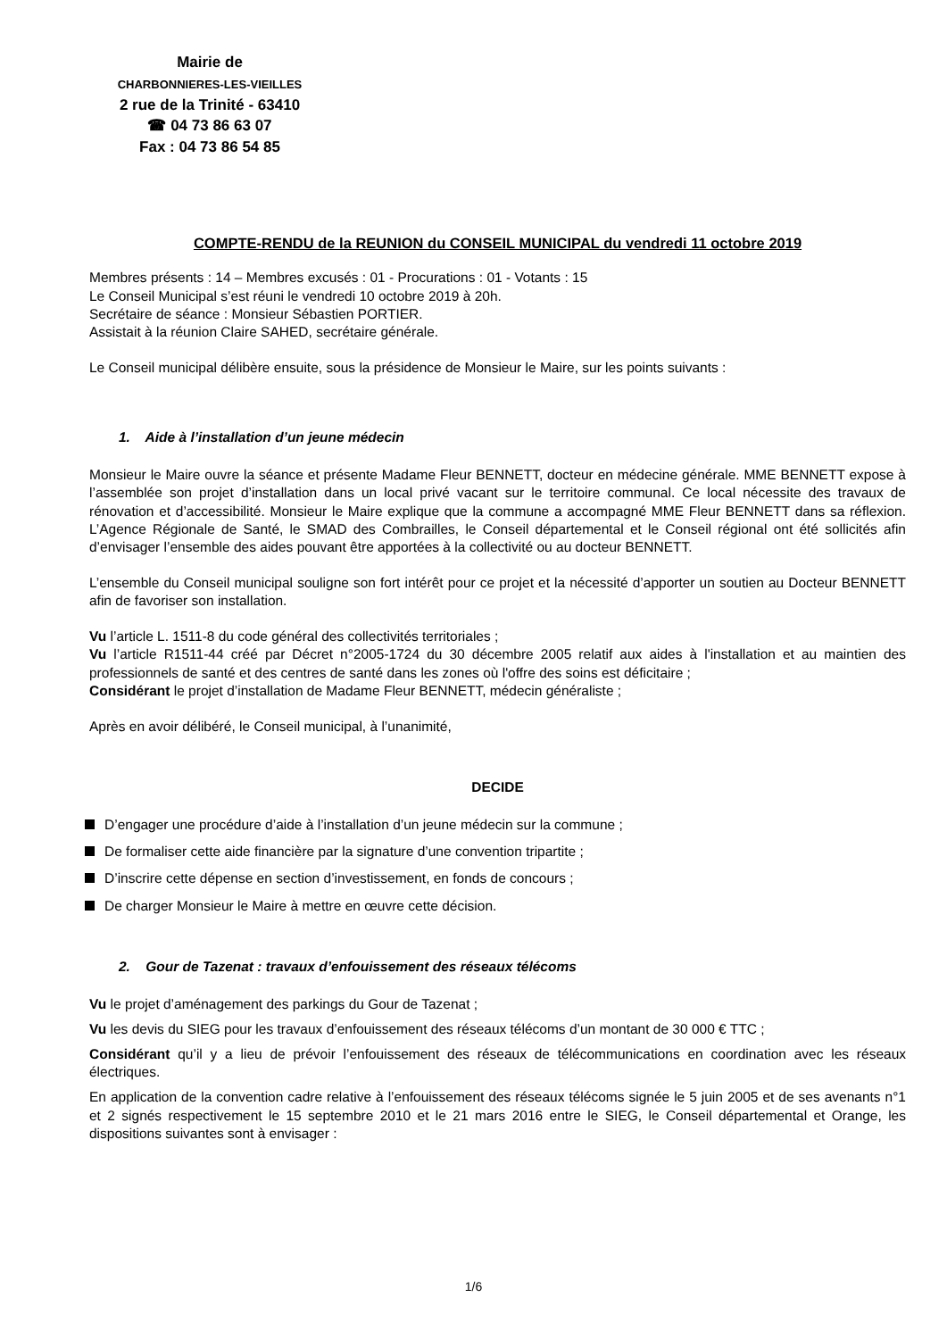Mairie de
CHARBONNIERES-LES-VIEILLES
2 rue de la Trinité - 63410
☎ 04 73 86 63 07
Fax : 04 73 86 54 85
COMPTE-RENDU de la REUNION du CONSEIL MUNICIPAL du vendredi 11 octobre 2019
Membres présents : 14 – Membres excusés : 01 - Procurations : 01 - Votants : 15
Le Conseil Municipal s’est réuni le vendredi 10 octobre 2019 à 20h.
Secrétaire de séance : Monsieur Sébastien PORTIER.
Assistait à la réunion Claire SAHED, secrétaire générale.
Le Conseil municipal délibère ensuite, sous la présidence de Monsieur le Maire, sur les points suivants :
1. Aide à l’installation d’un jeune médecin
Monsieur le Maire ouvre la séance et présente Madame Fleur BENNETT, docteur en médecine générale. MME BENNETT expose à l’assemblée son projet d’installation dans un local privé vacant sur le territoire communal. Ce local nécessite des travaux de rénovation et d’accessibilité. Monsieur le Maire explique que la commune a accompagné MME Fleur BENNETT dans sa réflexion. L’Agence Régionale de Santé, le SMAD des Combrailles, le Conseil départemental et le Conseil régional ont été sollicités afin d’envisager l’ensemble des aides pouvant être apportées à la collectivité ou au docteur BENNETT.
L’ensemble du Conseil municipal souligne son fort intérêt pour ce projet et la nécessité d’apporter un soutien au Docteur BENNETT afin de favoriser son installation.
Vu l’article L. 1511-8 du code général des collectivités territoriales ;
Vu l’article R1511-44 créé par Décret n°2005-1724 du 30 décembre 2005 relatif aux aides à l'installation et au maintien des professionnels de santé et des centres de santé dans les zones où l'offre des soins est déficitaire ;
Considérant le projet d’installation de Madame Fleur BENNETT, médecin généraliste ;
Après en avoir délibéré, le Conseil municipal, à l’unanimité,
DECIDE
D’engager une procédure d’aide à l’installation d’un jeune médecin sur la commune ;
De formaliser cette aide financière par la signature d’une convention tripartite ;
D’inscrire cette dépense en section d’investissement, en fonds de concours ;
De charger Monsieur le Maire à mettre en œuvre cette décision.
2. Gour de Tazenat : travaux d’enfouissement des réseaux télécoms
Vu le projet d’aménagement des parkings du Gour de Tazenat ;
Vu les devis du SIEG pour les travaux d’enfouissement des réseaux télécoms d’un montant de 30 000 € TTC ;
Considérant qu’il y a lieu de prévoir l’enfouissement des réseaux de télécommunications en coordination avec les réseaux électriques.
En application de la convention cadre relative à l’enfouissement des réseaux télécoms signée le 5 juin 2005 et de ses avenants n°1 et 2 signés respectivement le 15 septembre 2010 et le 21 mars 2016 entre le SIEG, le Conseil départemental et Orange, les dispositions suivantes sont à envisager :
1/6